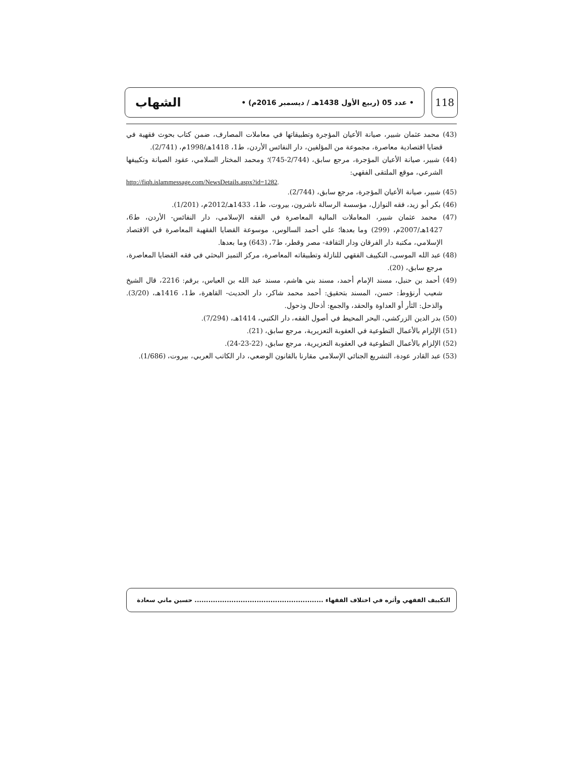• عدد 05 (ربيع الأول 1438هـ / ديسمبر 2016م) • الشهاب
118
(43) محمد عثمان شبير، صيانة الأعيان المؤجرة وتطبيقاتها في معاملات المصارف، ضمن كتاب بحوث فقهية في قضايا اقتصادية معاصرة، مجموعة من المؤلفين، دار النفائس الأردن، ط1، 1418هـ/1998م، (2/741).
(44) شبير، صيانة الأعيان المؤجرة، مرجع سابق، (2/744-745)؛ ومحمد المختار السلامي، عقود الصيانة وتكييفها الشرعي، موقع الملتقى الفقهي:
http://fiqh.islammessage.com/NewsDetails.aspx?id=1282.
(45) شبير، صيانة الأعيان المؤجرة، مرجع سابق، (2/744).
(46) بكر أبو زيد، فقه النوازل، مؤسسة الرسالة ناشرون، بيروت، ط1، 1433هـ/2012م، (1/201).
(47) محمد عثمان شبير، المعاملات المالية المعاصرة في الفقه الإسلامي، دار النفائس- الأردن، ط6، 1427هـ/2007م، (299) وما بعدها؛ علي أحمد السالوس، موسوعة القضايا الفقهية المعاصرة في الاقتصاد الإسلامي، مكتبة دار الفرقان ودار الثقافة- مصر وقطر، ط7، (643) وما بعدها.
(48) عبد الله الموسى، التكييف الفقهي للنازلة وتطبيقاته المعاصرة، مركز التميز البحثي في فقه القضايا المعاصرة، مرجع سابق، (20).
(49) أحمد بن حنبل، مسند الإمام أحمد، مسند بني هاشم، مسند عبد الله بن العباس، برقم: 2216، قال الشيخ شعيب أرنؤوط: حسن، المسند بتحقيق: أحمد محمد شاكر، دار الحديث- القاهرة، ط1، 1416هـ، (3/20). والذحل: الثأر أو العداوة والحقد، والجمع: أذحال وذحول.
(50) بدر الدين الزركشي، البحر المحيط في أصول الفقه، دار الكتبي، 1414هـ، (7/294).
(51) الإلزام بالأعمال التطوعية في العقوبة التعزيرية، مرجع سابق، (21).
(52) الإلزام بالأعمال التطوعية في العقوبة التعزيرية، مرجع سابق، (22-23-24).
(53) عبد القادر عودة، التشريع الجنائي الإسلامي مقارنا بالقانون الوضعي، دار الكاتب العربي، بيروت، (1/686).
التكييف الفقهي وأثره في اختلاف الفقهاء ........................................................ حسين ماني سعادة